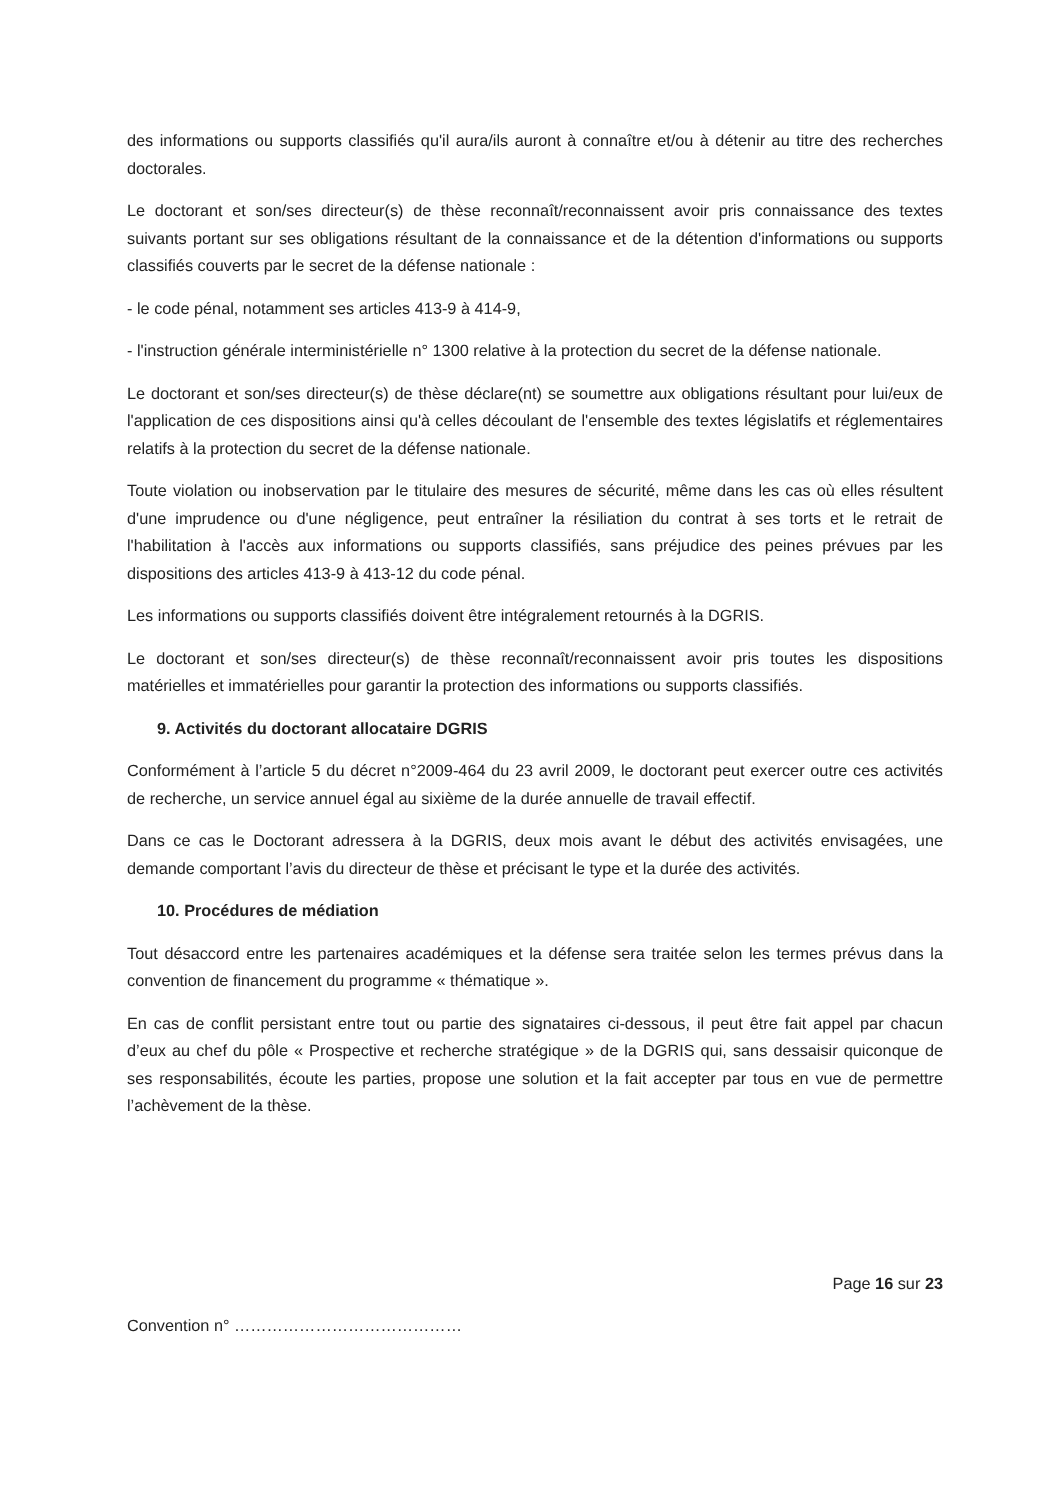des informations ou supports classifiés qu'il aura/ils auront à connaître et/ou à détenir au titre des recherches doctorales.
Le doctorant et son/ses directeur(s) de thèse reconnaît/reconnaissent avoir pris connaissance des textes suivants portant sur ses obligations résultant de la connaissance et de la détention d'informations ou supports classifiés couverts par le secret de la défense nationale :
- le code pénal, notamment ses articles 413-9 à 414-9,
- l'instruction générale interministérielle n° 1300 relative à la protection du secret de la défense nationale.
Le doctorant et son/ses directeur(s) de thèse déclare(nt) se soumettre aux obligations résultant pour lui/eux de l'application de ces dispositions ainsi qu'à celles découlant de l'ensemble des textes législatifs et réglementaires relatifs à la protection du secret de la défense nationale.
Toute violation ou inobservation par le titulaire des mesures de sécurité, même dans les cas où elles résultent d'une imprudence ou d'une négligence, peut entraîner la résiliation du contrat à ses torts et le retrait de l'habilitation à l'accès aux informations ou supports classifiés, sans préjudice des peines prévues par les dispositions des articles 413-9 à 413-12 du code pénal.
Les informations ou supports classifiés doivent être intégralement retournés à la DGRIS.
Le doctorant et son/ses directeur(s) de thèse reconnaît/reconnaissent avoir pris toutes les dispositions matérielles et immatérielles pour garantir la protection des informations ou supports classifiés.
9. Activités du doctorant allocataire DGRIS
Conformément à l’article 5 du décret n°2009-464 du 23 avril 2009, le doctorant peut exercer outre ces activités de recherche, un service annuel égal au sixième de la durée annuelle de travail effectif.
Dans ce cas le Doctorant adressera à la DGRIS, deux mois avant le début des activités envisagées, une demande comportant l’avis du directeur de thèse et précisant le type et la durée des activités.
10. Procédures de médiation
Tout désaccord entre les partenaires académiques et la défense sera traitée selon les termes prévus dans la convention de financement du programme « thématique ».
En cas de conflit persistant entre tout ou partie des signataires ci-dessous, il peut être fait appel par chacun d’eux au chef du pôle « Prospective et recherche stratégique » de la DGRIS qui, sans dessaisir quiconque de ses responsabilités, écoute les parties, propose une solution et la fait accepter par tous en vue de permettre l’achèvement de la thèse.
Page 16 sur 23
Convention n° ……………………………………